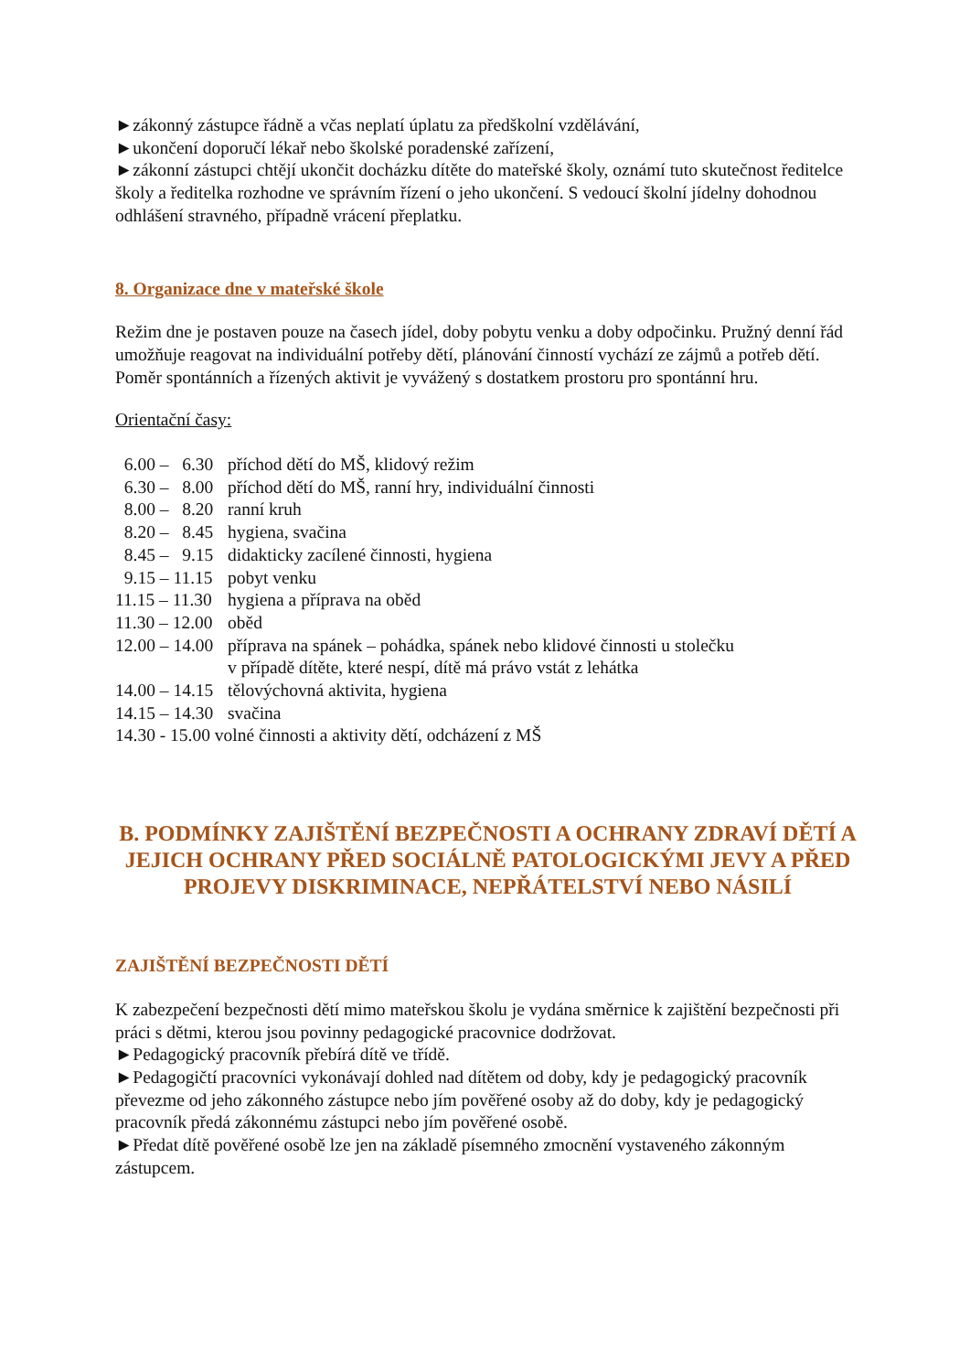►zákonný zástupce řádně a včas neplatí úplatu za předškolní vzdělávání,
►ukončení doporučí lékař nebo školské poradenské zařízení,
►zákonní zástupci chtějí ukončit docházku dítěte do mateřské školy, oznámí tuto skutečnost ředitelce školy a ředitelka rozhodne ve správním řízení o jeho ukončení. S vedoucí školní jídelny dohodnou odhlášení stravného, případně vrácení přeplatku.
8. Organizace dne v mateřské škole
Režim dne je postaven pouze na časech jídel, doby pobytu venku a doby odpočinku. Pružný denní řád umožňuje reagovat na individuální potřeby dětí, plánování činností vychází ze zájmů a potřeb dětí. Poměr spontánních a řízených aktivit je vyvážený s dostatkem prostoru pro spontánní hru.
Orientační časy:
6.00 – 6.30 příchod dětí do MŠ, klidový režim 6.30 – 8.00 příchod dětí do MŠ, ranní hry, individuální činnosti 8.00 – 8.20 ranní kruh 8.20 – 8.45 hygiena, svačina 8.45 – 9.15 didakticky zacílené činnosti, hygiena 9.15 – 11.15 pobyt venku 11.15 – 11.30 hygiena a příprava na oběd 11.30 – 12.00 oběd 12.00 – 14.00 příprava na spánek – pohádka, spánek nebo klidové činnosti u stolečku
v případě dítěte, které nespí, dítě má právo vstát z lehátka 14.00 – 14.15 tělovýchovná aktivita, hygiena 14.15 – 14.30 svačina
14.30 - 15.00 volné činnosti a aktivity dětí, odcházení z MŠ
B. PODMÍNKY ZAJIŠTĚNÍ BEZPEČNOSTI A OCHRANY ZDRAVÍ DĚTÍ A JEJICH OCHRANY PŘED SOCIÁLNĚ PATOLOGICKÝMI JEVY A PŘED PROJEVY DISKRIMINACE, NEPŘÁTELSTVÍ NEBO NÁSILÍ
ZAJIŠTĚNÍ BEZPEČNOSTI DĚTÍ
K zabezpečení bezpečnosti dětí mimo mateřskou školu je vydána směrnice k zajištění bezpečnosti při práci s dětmi, kterou jsou povinny pedagogické pracovnice dodržovat.
►Pedagogický pracovník přebírá dítě ve třídě.
►Pedagogičtí pracovníci vykonávají dohled nad dítětem od doby, kdy je pedagogický pracovník převezme od jeho zákonného zástupce nebo jím pověřené osoby až do doby, kdy je pedagogický pracovník předá zákonnému zástupci nebo jím pověřené osobě.
►Předat dítě pověřené osobě lze jen na základě písemného zmocnění vystaveného zákonným zástupcem.